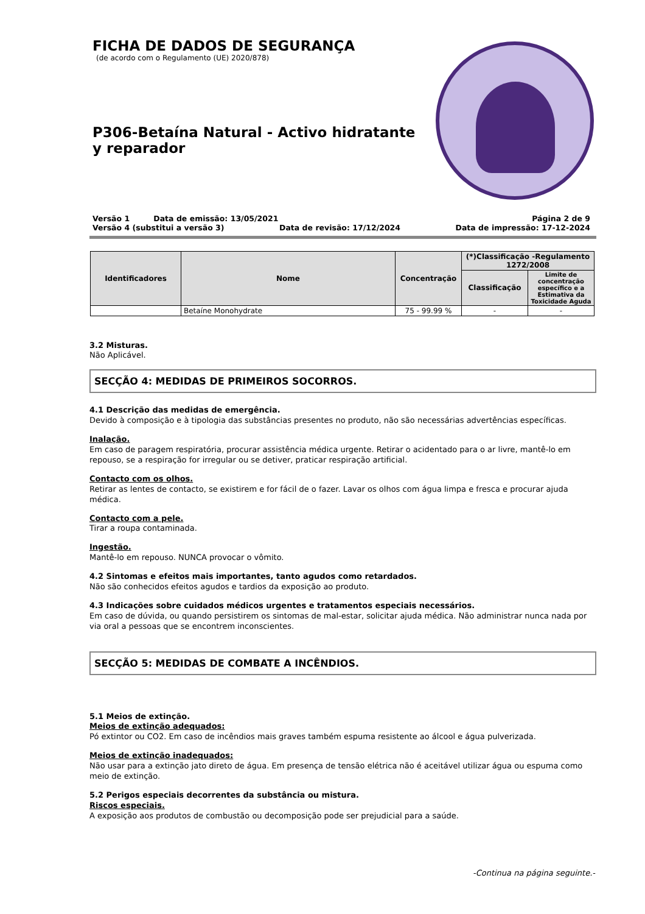FICHA DE DADOS DE SEGURANÇA
(de acordo com o Regulamento (UE) 2020/878)
P306-Betaína Natural - Activo hidratante y reparador
Versão 1 Data de emissão: 13/05/2021 Página 2 de 9
Versão 4 (substitui a versão 3) Data de revisão: 17/12/2024 Data de impressão: 17-12-2024
| Identificadores | Nome | Concentração | (*)Classificação -Regulamento 1272/2008 | |
| --- | --- | --- | --- | --- |
| | | | Classificação | Limite de concentração específico e a Estimativa da Toxicidade Aguda |
| | Betaíne Monohydrate | 75 - 99.99 % | - | - |
3.2 Misturas.
Não Aplicável.
SECÇÃO 4: MEDIDAS DE PRIMEIROS SOCORROS.
4.1 Descrição das medidas de emergência.
Devido à composição e à tipologia das substâncias presentes no produto, não são necessárias advertências específicas.
Inalação.
Em caso de paragem respiratória, procurar assistência médica urgente. Retirar o acidentado para o ar livre, mantê-lo em repouso, se a respiração for irregular ou se detiver, praticar respiração artificial.
Contacto com os olhos.
Retirar as lentes de contacto, se existirem e for fácil de o fazer. Lavar os olhos com água limpa e fresca e procurar ajuda médica.
Contacto com a pele.
Tirar a roupa contaminada.
Ingestão.
Mantê-lo em repouso. NUNCA provocar o vômito.
4.2 Sintomas e efeitos mais importantes, tanto agudos como retardados.
Não são conhecidos efeitos agudos e tardios da exposição ao produto.
4.3 Indicações sobre cuidados médicos urgentes e tratamentos especiais necessários.
Em caso de dúvida, ou quando persistirem os sintomas de mal-estar, solicitar ajuda médica. Não administrar nunca nada por via oral a pessoas que se encontrem inconscientes.
SECÇÃO 5: MEDIDAS DE COMBATE A INCÊNDIOS.
5.1 Meios de extinção.
Meios de extinção adequados:
Pó extintor ou CO2. Em caso de incêndios mais graves também espuma resistente ao álcool e água pulverizada.
Meios de extinção inadequados:
Não usar para a extinção jato direto de água. Em presença de tensão elétrica não é aceitável utilizar água ou espuma como meio de extinção.
5.2 Perigos especiais decorrentes da substância ou mistura.
Riscos especiais.
A exposição aos produtos de combustão ou decomposição pode ser prejudicial para a saúde.
-Continua na página seguinte.-